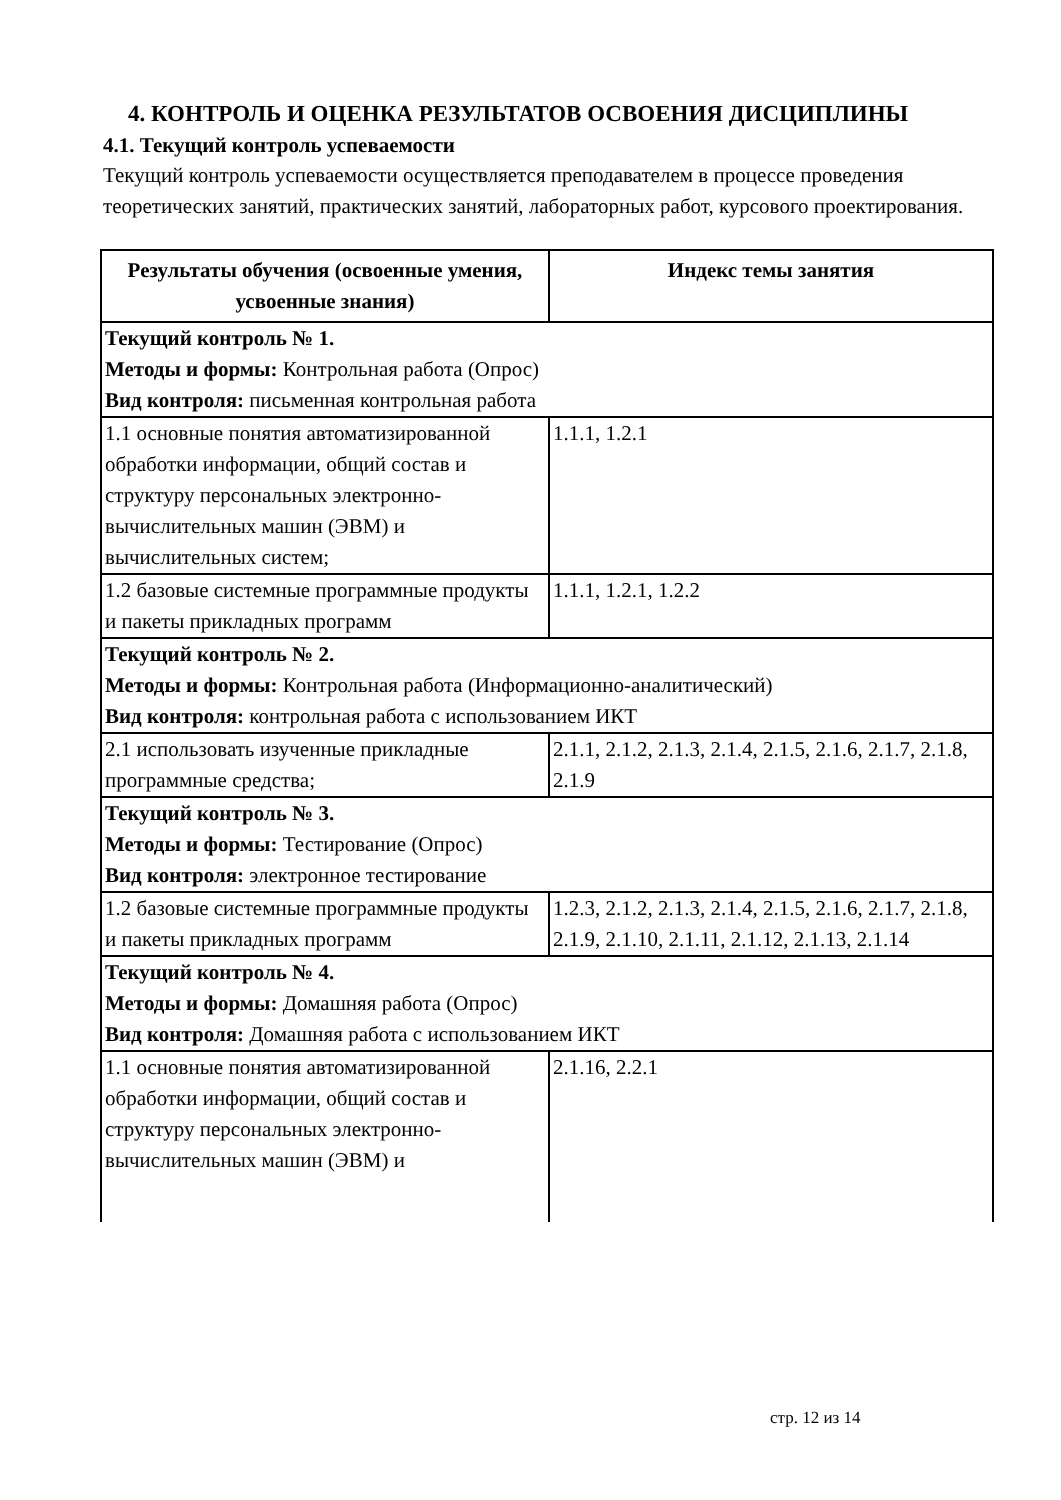4. КОНТРОЛЬ И ОЦЕНКА РЕЗУЛЬТАТОВ ОСВОЕНИЯ ДИСЦИПЛИНЫ
4.1. Текущий контроль успеваемости
Текущий контроль успеваемости осуществляется преподавателем в процессе проведения теоретических занятий, практических занятий, лабораторных работ, курсового проектирования.
| Результаты обучения (освоенные умения, усвоенные знания) | Индекс темы занятия |
| --- | --- |
| Текущий контроль № 1. Методы и формы: Контрольная работа (Опрос) Вид контроля: письменная контрольная работа | |
| 1.1 основные понятия автоматизированной обработки информации, общий состав и структуру персональных электронно-вычислительных машин (ЭВМ) и вычислительных систем; | 1.1.1, 1.2.1 |
| 1.2 базовые системные программные продукты и пакеты прикладных программ | 1.1.1, 1.2.1, 1.2.2 |
| Текущий контроль № 2. Методы и формы: Контрольная работа (Информационно-аналитический) Вид контроля: контрольная работа с использованием ИКТ | |
| 2.1 использовать изученные прикладные программные средства; | 2.1.1, 2.1.2, 2.1.3, 2.1.4, 2.1.5, 2.1.6, 2.1.7, 2.1.8, 2.1.9 |
| Текущий контроль № 3. Методы и формы: Тестирование (Опрос) Вид контроля: электронное тестирование | |
| 1.2 базовые системные программные продукты и пакеты прикладных программ | 1.2.3, 2.1.2, 2.1.3, 2.1.4, 2.1.5, 2.1.6, 2.1.7, 2.1.8, 2.1.9, 2.1.10, 2.1.11, 2.1.12, 2.1.13, 2.1.14 |
| Текущий контроль № 4. Методы и формы: Домашняя работа (Опрос) Вид контроля: Домашняя работа с использованием ИКТ | |
| 1.1 основные понятия автоматизированной обработки информации, общий состав и структуру персональных электронно-вычислительных машин (ЭВМ) и | 2.1.16, 2.2.1 |
стр. 12 из 14